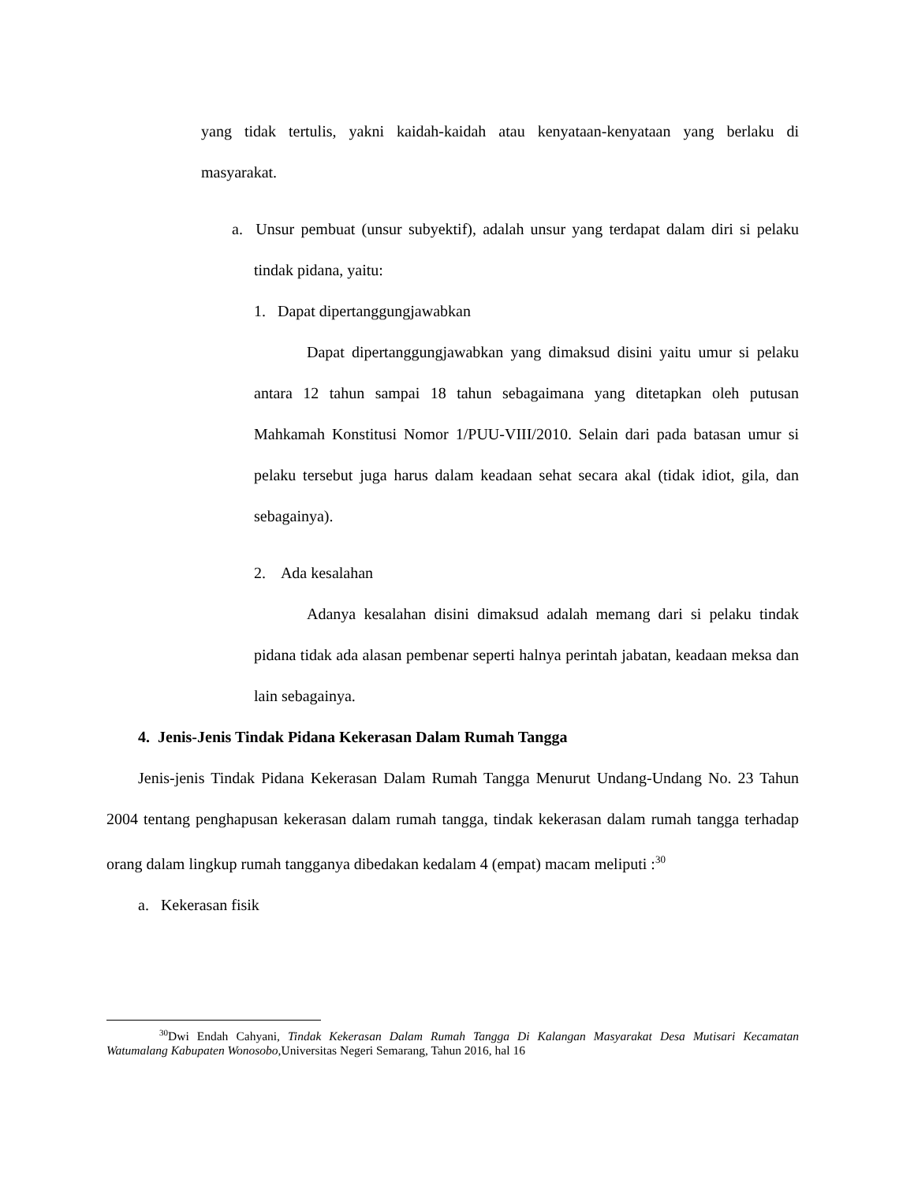yang tidak tertulis, yakni kaidah-kaidah atau kenyataan-kenyataan yang berlaku di masyarakat.
a. Unsur pembuat (unsur subyektif), adalah unsur yang terdapat dalam diri si pelaku tindak pidana, yaitu:
1. Dapat dipertanggungjawabkan
Dapat dipertanggungjawabkan yang dimaksud disini yaitu umur si pelaku antara 12 tahun sampai 18 tahun sebagaimana yang ditetapkan oleh putusan Mahkamah Konstitusi Nomor 1/PUU-VIII/2010. Selain dari pada batasan umur si pelaku tersebut juga harus dalam keadaan sehat secara akal (tidak idiot, gila, dan sebagainya).
2. Ada kesalahan
Adanya kesalahan disini dimaksud adalah memang dari si pelaku tindak pidana tidak ada alasan pembenar seperti halnya perintah jabatan, keadaan meksa dan lain sebagainya.
4. Jenis-Jenis Tindak Pidana Kekerasan Dalam Rumah Tangga
Jenis-jenis Tindak Pidana Kekerasan Dalam Rumah Tangga Menurut Undang-Undang No. 23 Tahun 2004 tentang penghapusan kekerasan dalam rumah tangga, tindak kekerasan dalam rumah tangga terhadap orang dalam lingkup rumah tangganya dibedakan kedalam 4 (empat) macam meliputi :<sup>30</sup>
a. Kekerasan fisik
<sup>30</sup> Dwi Endah Cahyani, Tindak Kekerasan Dalam Rumah Tangga Di Kalangan Masyarakat Desa Mutisari Kecamatan Watumalang Kabupaten Wonosobo,Universitas Negeri Semarang, Tahun 2016, hal 16